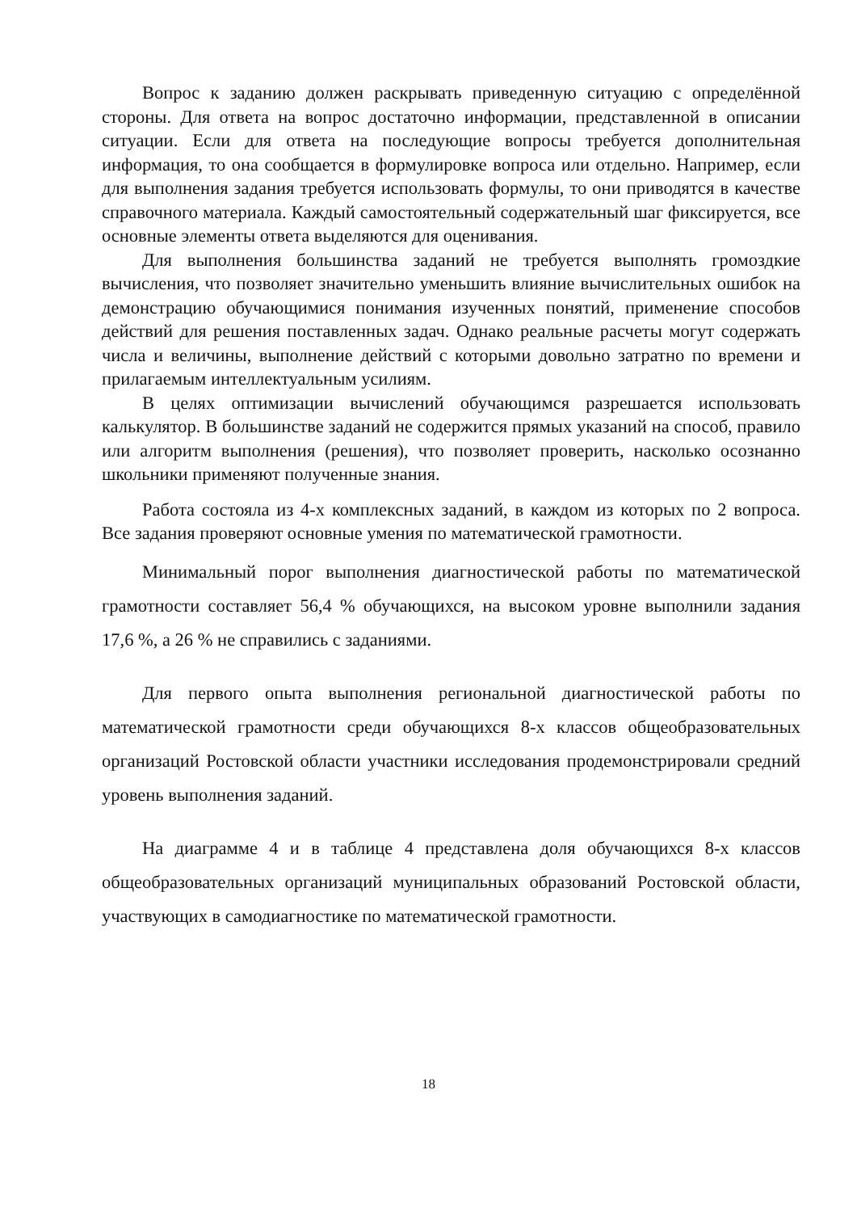Вопрос к заданию должен раскрывать приведенную ситуацию с определённой стороны. Для ответа на вопрос достаточно информации, представленной в описании ситуации. Если для ответа на последующие вопросы требуется дополнительная информация, то она сообщается в формулировке вопроса или отдельно. Например, если для выполнения задания требуется использовать формулы, то они приводятся в качестве справочного материала. Каждый самостоятельный содержательный шаг фиксируется, все основные элементы ответа выделяются для оценивания.
Для выполнения большинства заданий не требуется выполнять громоздкие вычисления, что позволяет значительно уменьшить влияние вычислительных ошибок на демонстрацию обучающимися понимания изученных понятий, применение способов действий для решения поставленных задач. Однако реальные расчеты могут содержать числа и величины, выполнение действий с которыми довольно затратно по времени и прилагаемым интеллектуальным усилиям.
В целях оптимизации вычислений обучающимся разрешается использовать калькулятор. В большинстве заданий не содержится прямых указаний на способ, правило или алгоритм выполнения (решения), что позволяет проверить, насколько осознанно школьники применяют полученные знания.
Работа состояла из 4-х комплексных заданий, в каждом из которых по 2 вопроса. Все задания проверяют основные умения по математической грамотности.
Минимальный порог выполнения диагностической работы по математической грамотности составляет 56,4 % обучающихся, на высоком уровне выполнили задания 17,6 %, а 26 % не справились с заданиями.
Для первого опыта выполнения региональной диагностической работы по математической грамотности среди обучающихся 8-х классов общеобразовательных организаций Ростовской области участники исследования продемонстрировали средний уровень выполнения заданий.
На диаграмме 4 и в таблице 4 представлена доля обучающихся 8-х классов общеобразовательных организаций муниципальных образований Ростовской области, участвующих в самодиагностике по математической грамотности.
18